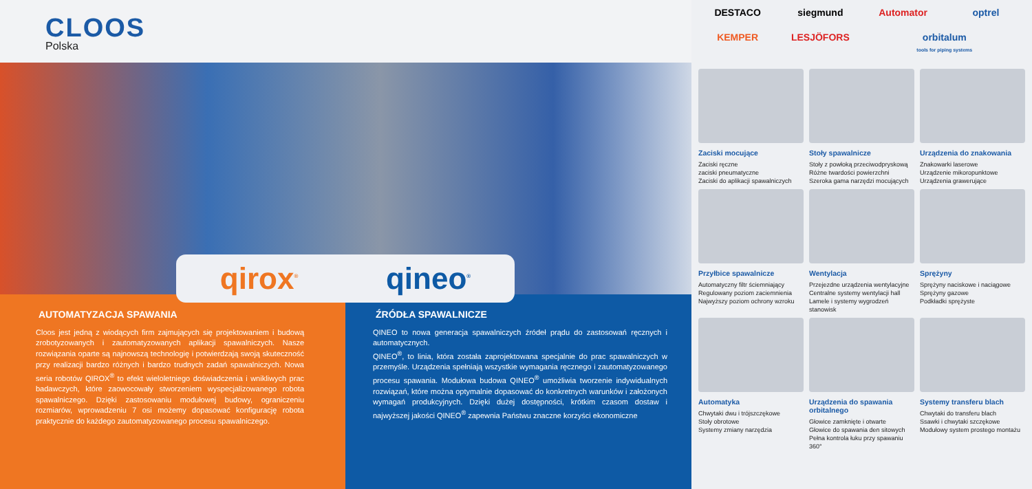CLOOS
Polska
qirox<sup>®</sup> qineo<sup>®</sup>
AUTOMATYZACJA SPAWANIA
Cloos jest jedną z wiodących firm zajmujących się projektowaniem i budową zrobotyzowanych i zautomatyzowanych aplikacji spawalniczych. Nasze rozwiązania oparte są najnowszą technologię i potwierdzają swoją skuteczność przy realizacji bardzo różnych i bardzo trudnych zadań spawalniczych. Nowa seria robotów QIROX<sup>®</sup> to efekt wieloletniego doświadczenia i wnikliwych prac badawczych, które zaowocowały stworzeniem wyspecjalizowanego robota spawalniczego. Dzięki zastosowaniu modułowej budowy, ograniczeniu rozmiarów, wprowadzeniu 7 osi możemy dopasować konfigurację robota praktycznie do każdego zautomatyzowanego procesu spawalniczego.
ŹRÓDŁA SPAWALNICZE
QINEO to nowa generacja spawalniczych źródeł prądu do zastosowań ręcznych i automatycznych.
QINEO<sup>®</sup>, to linia, która została zaprojektowana specjalnie do prac spawalniczych w przemyśle. Urządzenia spełniają wszystkie wymagania ręcznego i zautomatyzowanego procesu spawania. Modułowa budowa QINEO<sup>®</sup> umożliwia tworzenie indywidualnych rozwiązań, które można optymalnie dopasować do konkretnych warunków i założonych wymagań produkcyjnych. Dzięki dużej dostępności, krótkim czasom dostaw i najwyższej jakości QINEO<sup>®</sup> zapewnia Państwu znaczne korzyści ekonomiczne
DESTACO siegmund Automator optrel KEMPER LESJÖFORS orbitalum
tools for piping systems
Zaciski mocujące
Zaciski ręczne
zaciski pneumatyczne
Zaciski do aplikacji spawalniczych
Stoły spawalnicze
Stoły z powłoką przeciwodpryskową
Różne twardości powierzchni
Szeroka gama narzędzi mocujących
Urządzenia do znakowania
Znakowarki laserowe
Urządzenie mikoropunktowe
Urządzenia grawerujące
Przyłbice spawalnicze
Automatyczny filtr ściemniający
Regulowany poziom zaciemnienia
Najwyższy poziom ochrony wzroku
Wentylacja
Przejezdne urządzenia wentylacyjne
Centralne systemy wentylacji hall
Lamele i systemy wygrodzeń stanowisk
Sprężyny
Sprężyny naciskowe i naciągowe
Sprężyny gazowe
Podkładki sprężyste
Automatyka
Chwytaki dwu i trójszczękowe
Stoły obrotowe
Systemy zmiany narzędzia
Urządzenia do spawania orbitalnego
Głowice zamknięte i otwarte
Głowice do spawania den sitowych
Pełna kontrola łuku przy spawaniu 360°
Systemy transferu blach
Chwytaki do transferu blach
Ssawki i chwytaki szczękowe
Modułowy system prostego montażu